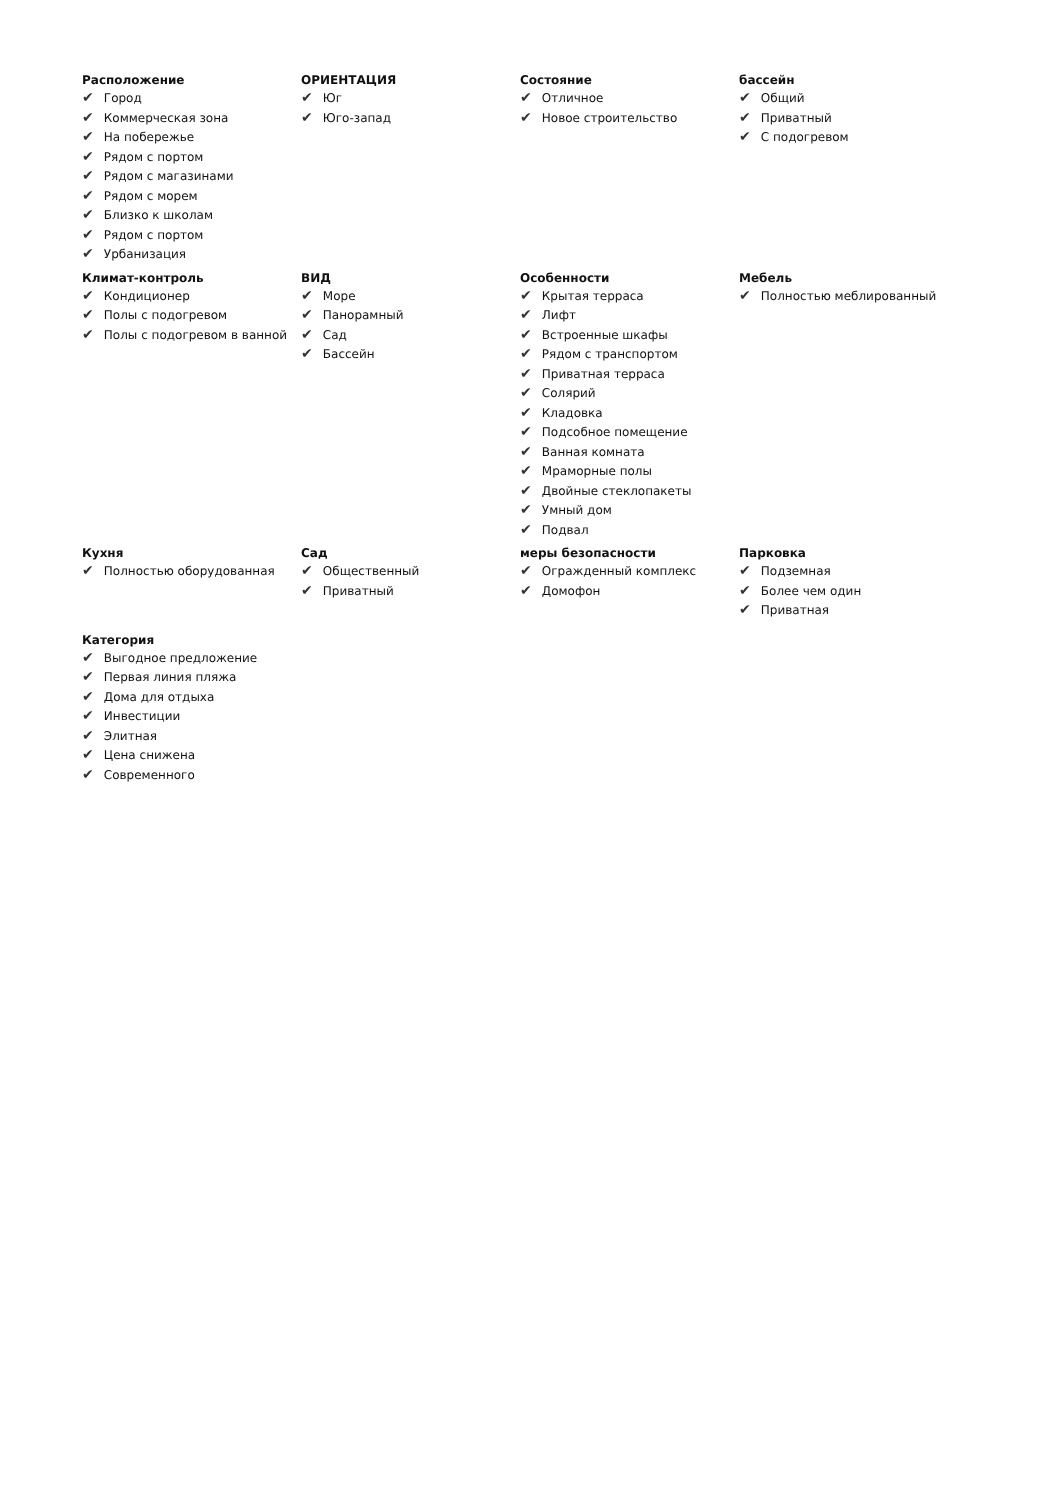Расположение
✔ Город
✔ Коммерческая зона
✔ На побережье
✔ Рядом с портом
✔ Рядом с магазинами
✔ Рядом с морем
✔ Близко к школам
✔ Рядом с портом
✔ Урбанизация
ОРИЕНТАЦИЯ
✔ Юг
✔ Юго-запад
Состояние
✔ Отличное
✔ Новое строительство
бассейн
✔ Общий
✔ Приватный
✔ С подогревом
Климат-контроль
✔ Кондиционер
✔ Полы с подогревом
✔ Полы с подогревом в ванной
ВИД
✔ Море
✔ Панорамный
✔ Сад
✔ Бассейн
Особенности
✔ Крытая терраса
✔ Лифт
✔ Встроенные шкафы
✔ Рядом с транспортом
✔ Приватная терраса
✔ Солярий
✔ Кладовка
✔ Подсобное помещение
✔ Ванная комната
✔ Мраморные полы
✔ Двойные стеклопакеты
✔ Умный дом
✔ Подвал
Мебель
✔ Полностью меблированный
Кухня
✔ Полностью оборудованная
Сад
✔ Общественный
✔ Приватный
меры безопасности
✔ Огражденный комплекс
✔ Домофон
Парковка
✔ Подземная
✔ Более чем один
✔ Приватная
Категория
✔ Выгодное предложение
✔ Первая линия пляжа
✔ Дома для отдыха
✔ Инвестиции
✔ Элитная
✔ Цена снижена
✔ Современного